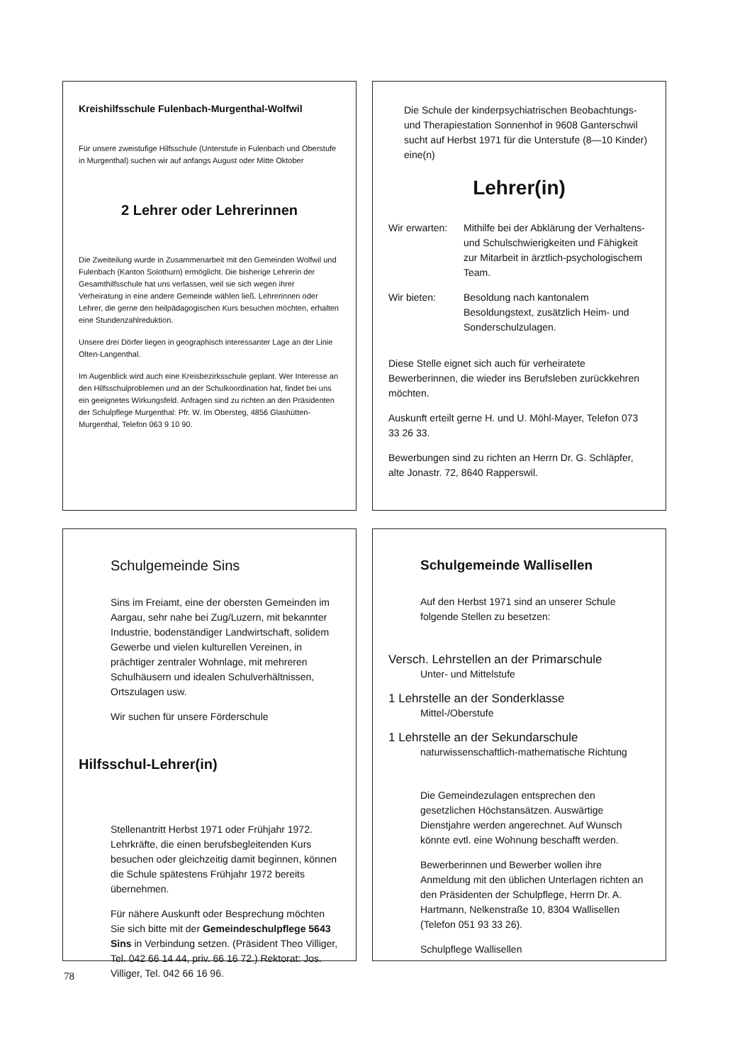Kreishilfsschule Fulenbach-Murgenthal-Wolfwil
Für unsere zweistufige Hilfsschule (Unterstufe in Fulenbach und Oberstufe in Murgenthal) suchen wir auf anfangs August oder Mitte Oktober
2 Lehrer oder Lehrerinnen
Die Zweiteilung wurde in Zusammenarbeit mit den Gemeinden Wolfwil und Fulenbach (Kanton Solothurn) ermöglicht. Die bisherige Lehrerin der Gesamthilfsschule hat uns verlassen, weil sie sich wegen ihrer Verheiratung in eine andere Gemeinde wählen ließ. Lehrerinnen oder Lehrer, die gerne den heilpädagogischen Kurs besuchen möchten, erhalten eine Stundenzahlreduktion.
Unsere drei Dörfer liegen in geographisch interessanter Lage an der Linie Olten-Langenthal.
Im Augenblick wird auch eine Kreisbezirksschule geplant. Wer Interesse an den Hilfsschulproblemen und an der Schulkoordination hat, findet bei uns ein geeignetes Wirkungsfeld. Anfragen sind zu richten an den Präsidenten der Schulpflege Murgenthal: Pfr. W. Im Obersteg, 4856 Glashütten-Murgenthal, Telefon 063 9 10 90.
Die Schule der kinderpsychiatrischen Beobachtungs- und Therapiestation Sonnenhof in 9608 Ganterschwil sucht auf Herbst 1971 für die Unterstufe (8—10 Kinder) eine(n)
Lehrer(in)
Wir erwarten:
Mithilfe bei der Abklärung der Verhaltens- und Schulschwierigkeiten und Fähigkeit zur Mitarbeit in ärztlich-psychologischem Team.
Wir bieten: Besoldung nach kantonalem Besoldungstext, zusätzlich Heim- und Sonderschulzulagen.
Diese Stelle eignet sich auch für verheiratete Bewerberinnen, die wieder ins Berufsleben zurückkehren möchten.
Auskunft erteilt gerne H. und U. Möhl-Mayer, Telefon 073 33 26 33.
Bewerbungen sind zu richten an Herrn Dr. G. Schläpfer, alte Jonastr. 72, 8640 Rapperswil.
Schulgemeinde Sins
Sins im Freiamt, eine der obersten Gemeinden im Aargau, sehr nahe bei Zug/Luzern, mit bekannter Industrie, bodenständiger Landwirtschaft, solidem Gewerbe und vielen kulturellen Vereinen, in prächtiger zentraler Wohnlage, mit mehreren Schulhäusern und idealen Schulverhältnissen, Ortszulagen usw.
Wir suchen für unsere Förderschule
Hilfsschul-Lehrer(in)
Stellenantritt Herbst 1971 oder Frühjahr 1972. Lehrkräfte, die einen berufsbegleitenden Kurs besuchen oder gleichzeitig damit beginnen, können die Schule spätestens Frühjahr 1972 bereits übernehmen.
Für nähere Auskunft oder Besprechung möchten Sie sich bitte mit der Gemeindeschulpflege 5643 Sins in Verbindung setzen. (Präsident Theo Villiger, Tel. 042 66 14 44, priv. 66 16 72.) Rektorat: Jos. Villiger, Tel. 042 66 16 96.
Schulgemeinde Wallisellen
Auf den Herbst 1971 sind an unserer Schule folgende Stellen zu besetzen:
Versch. Lehrstellen an der Primarschule
Unter- und Mittelstufe
1 Lehrstelle an der Sonderklasse
Mittel-/Oberstufe
1 Lehrstelle an der Sekundarschule
naturwissenschaftlich-mathematische Richtung
Die Gemeindezulagen entsprechen den gesetzlichen Höchstansätzen. Auswärtige Dienstjahre werden angerechnet. Auf Wunsch könnte evtl. eine Wohnung beschafft werden.
Bewerberinnen und Bewerber wollen ihre Anmeldung mit den üblichen Unterlagen richten an den Präsidenten der Schulpflege, Herrn Dr. A. Hartmann, Nelkenstraße 10, 8304 Wallisellen (Telefon 051 93 33 26).
Schulpflege Wallisellen
78